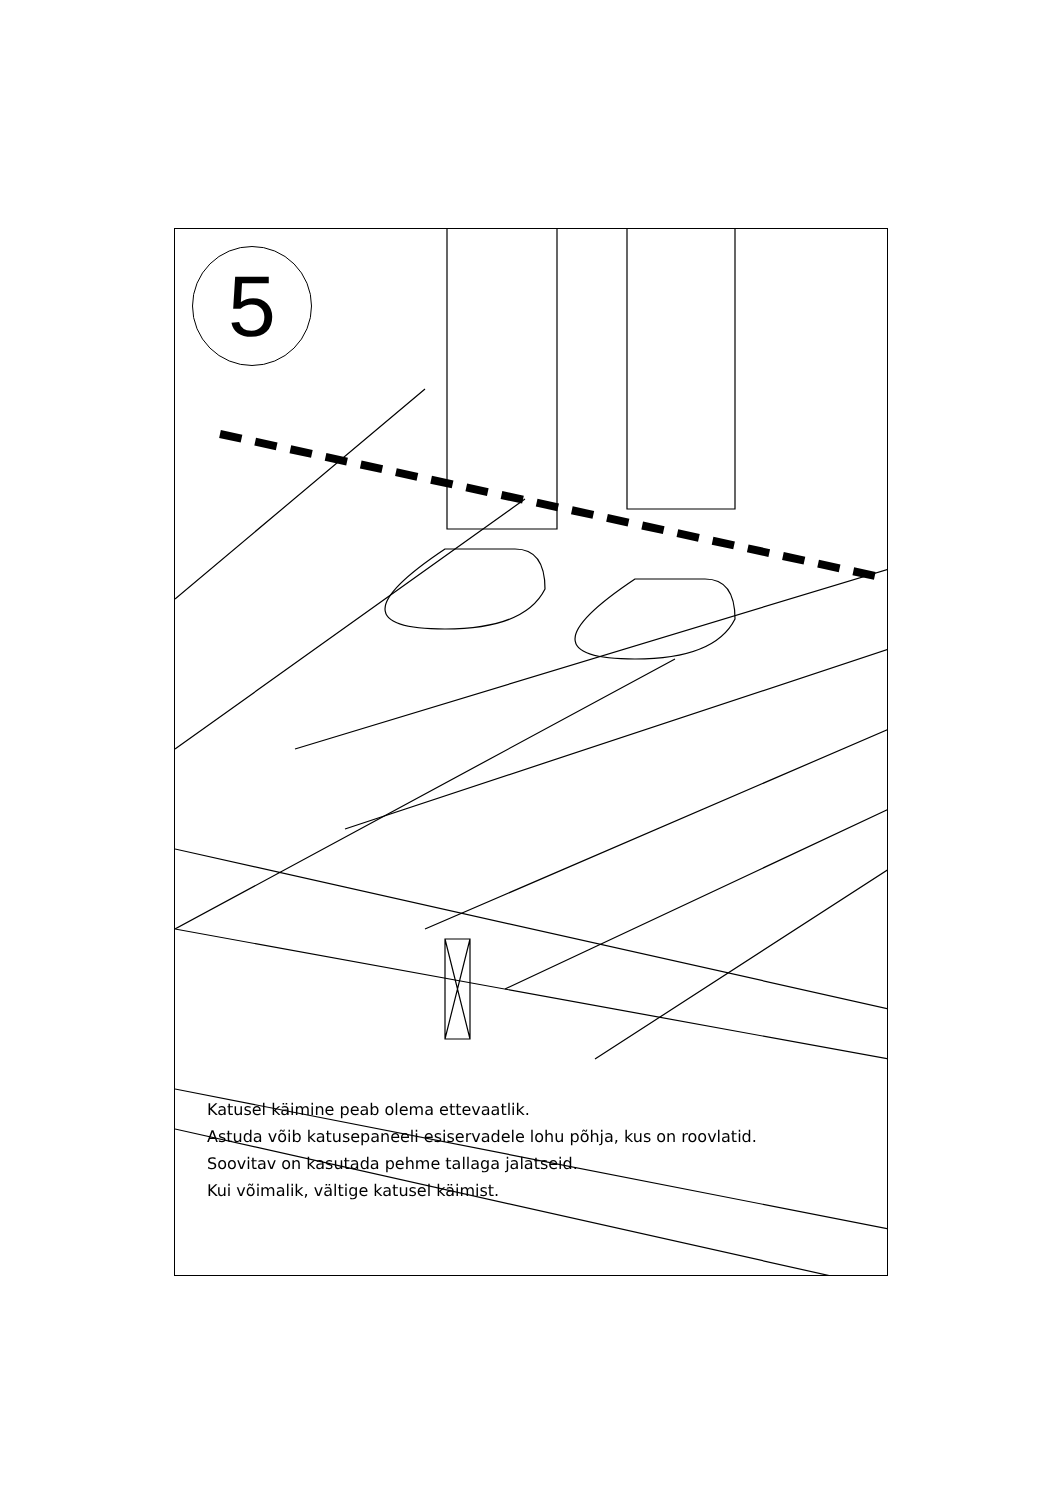5
Katusel käimine peab olema ettevaatlik.
Astuda võib katusepaneeli esiservadele lohu põhja, kus on roovlatid.
Soovitav on kasutada pehme tallaga jalatseid.
Kui võimalik, vältige katusel käimist.